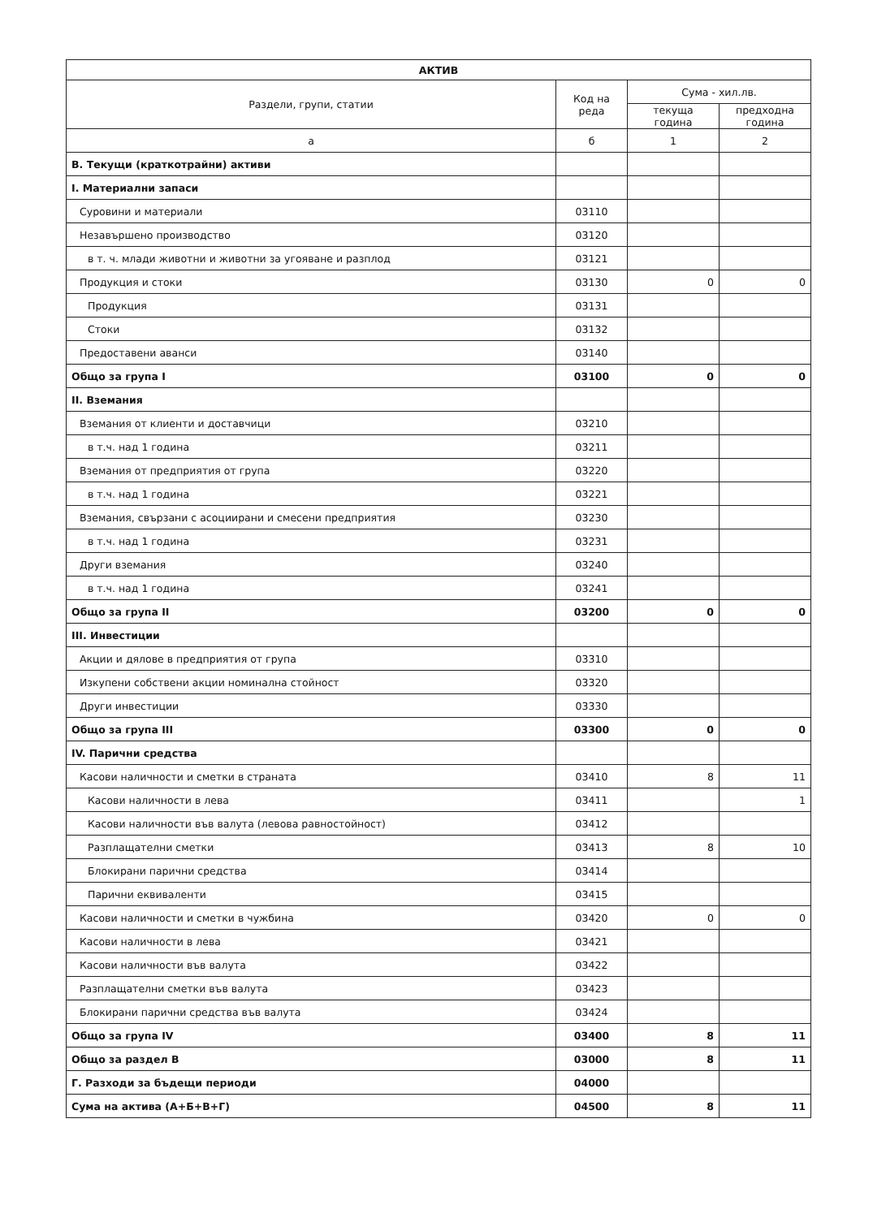| АКТИВ | | | |
| --- | --- | --- | --- |
| Раздели, групи, статии | Код на реда | Сума - хил.лв. | |
| | | текуща година | предходна година |
| а | б | 1 | 2 |
| В. Текущи (краткотрайни) активи | | | |
| I. Материални запаси | | | |
| Суровини и материали | 03110 | | |
| Незавършено производство | 03120 | | |
| в т. ч. млади животни и животни за угояване и разплод | 03121 | | |
| Продукция и стоки | 03130 | 0 | 0 |
| Продукция | 03131 | | |
| Стоки | 03132 | | |
| Предоставени аванси | 03140 | | |
| Общо за група I | 03100 | 0 | 0 |
| II. Вземания | | | |
| Вземания от клиенти и доставчици | 03210 | | |
| в т.ч. над 1 година | 03211 | | |
| Вземания от предприятия от група | 03220 | | |
| в т.ч. над 1 година | 03221 | | |
| Вземания, свързани с асоциирани и смесени предприятия | 03230 | | |
| в т.ч. над 1 година | 03231 | | |
| Други вземания | 03240 | | |
| в т.ч. над 1 година | 03241 | | |
| Общо за група II | 03200 | 0 | 0 |
| III. Инвестиции | | | |
| Акции и дялове в предприятия от група | 03310 | | |
| Изкупени собствени акции номинална стойност | 03320 | | |
| Други инвестиции | 03330 | | |
| Общо за група III | 03300 | 0 | 0 |
| IV. Парични средства | | | |
| Касови наличности и сметки в страната | 03410 | 8 | 11 |
| Касови наличности в лева | 03411 | | 1 |
| Касови наличности във валута (левова равностойност) | 03412 | | |
| Разплащателни сметки | 03413 | 8 | 10 |
| Блокирани парични средства | 03414 | | |
| Парични еквиваленти | 03415 | | |
| Касови наличности и сметки в чужбина | 03420 | 0 | 0 |
| Касови наличности в лева | 03421 | | |
| Касови наличности във валута | 03422 | | |
| Разплащателни сметки във валута | 03423 | | |
| Блокирани парични средства във валута | 03424 | | |
| Общо за група IV | 03400 | 8 | 11 |
| Общо за раздел В | 03000 | 8 | 11 |
| Г. Разходи за бъдещи периоди | 04000 | | |
| Сума на актива (А+Б+В+Г) | 04500 | 8 | 11 |